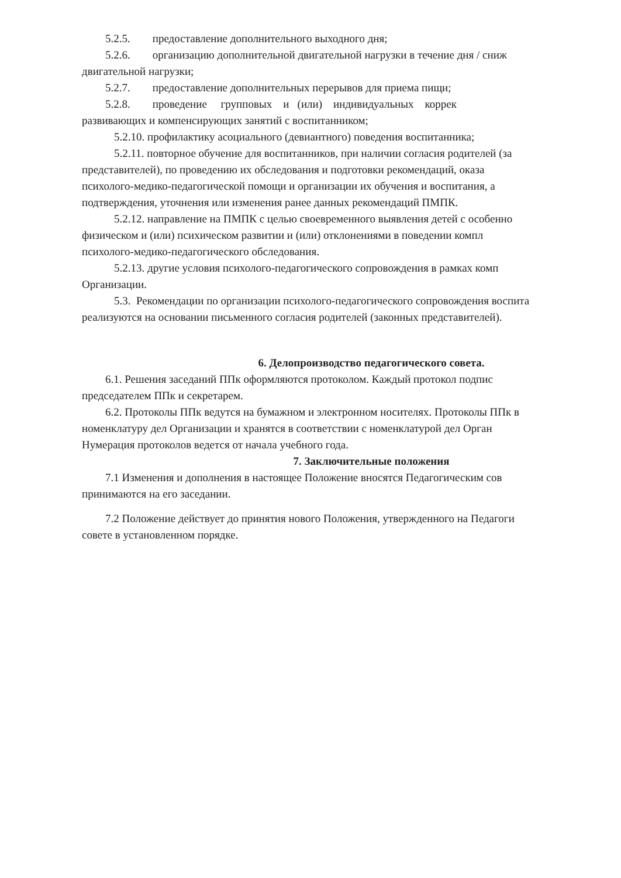5.2.5. предоставление дополнительного выходного дня;
5.2.6. организацию дополнительной двигательной нагрузки в течение дня / сниж
двигательной нагрузки;
5.2.7. предоставление дополнительных перерывов для приема пищи;
5.2.8. проведение групповых и (или) индивидуальных коррек
развивающих и компенсирующих занятий с воспитанником;
5.2.10. профилактику асоциального (девиантного) поведения воспитанника;
5.2.11. повторное обучение для воспитанников, при наличии согласия родителей (за
представителей), по проведению их обследования и подготовки рекомендаций, оказа
психолого-медико-педагогической помощи и организации их обучения и воспитания, а
подтверждения, уточнения или изменения ранее данных рекомендаций ПМПК.
5.2.12. направление на ПМПК с целью своевременного выявления детей с особенно
физическом и (или) психическом развитии и (или) отклонениями в поведении компл
психолого-медико-педагогического обследования.
5.2.13. другие условия психолого-педагогического сопровождения в рамках комп
Организации.
5.3. Рекомендации по организации психолого-педагогического сопровождения воспита
реализуются на основании письменного согласия родителей (законных представителей).
6. Делопроизводство педагогического совета.
6.1. Решения заседаний ППк оформляются протоколом. Каждый протокол подпис
председателем ППк и секретарем.
6.2. Протоколы ППк ведутся на бумажном и электронном носителях. Протоколы ППк в
номенклатуру дел Организации и хранятся в соответствии с номенклатурой дел Орган
Нумерация протоколов ведется от начала учебного года.
7. Заключительные положения
7.1 Изменения и дополнения в настоящее Положение вносятся Педагогическим сов
принимаются на его заседании.
7.2 Положение действует до принятия нового Положения, утвержденного на Педагоги
совете в установленном порядке.